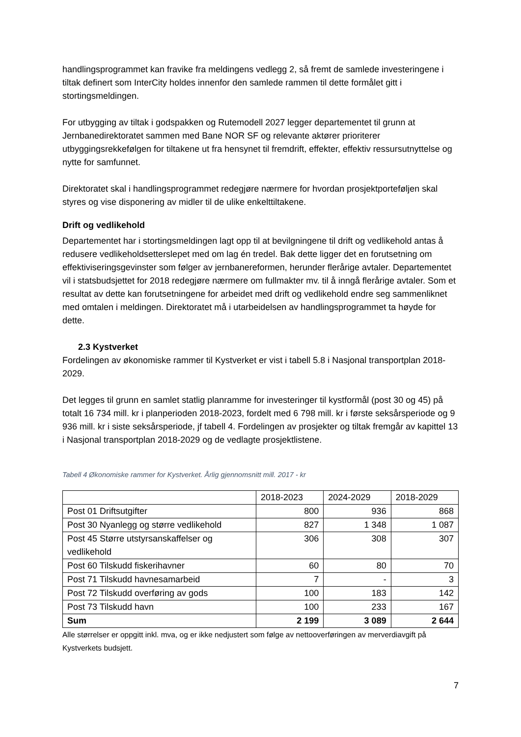handlingsprogrammet kan fravike fra meldingens vedlegg 2, så fremt de samlede investeringene i tiltak definert som InterCity holdes innenfor den samlede rammen til dette formålet gitt i stortingsmeldingen.
For utbygging av tiltak i godspakken og Rutemodell 2027 legger departementet til grunn at Jernbanedirektoratet sammen med Bane NOR SF og relevante aktører prioriterer utbyggingsrekkefølgen for tiltakene ut fra hensynet til fremdrift, effekter, effektiv ressursutnyttelse og nytte for samfunnet.
Direktoratet skal i handlingsprogrammet redegjøre nærmere for hvordan prosjektporteføljen skal styres og vise disponering av midler til de ulike enkelttiltakene.
Drift og vedlikehold
Departementet har i stortingsmeldingen lagt opp til at bevilgningene til drift og vedlikehold antas å redusere vedlikeholdsetterslepet med om lag én tredel. Bak dette ligger det en forutsetning om effektiviseringsgevinster som følger av jernbanereformen, herunder flerårige avtaler. Departementet vil i statsbudsjettet for 2018 redegjøre nærmere om fullmakter mv. til å inngå flerårige avtaler. Som et resultat av dette kan forutsetningene for arbeidet med drift og vedlikehold endre seg sammenliknet med omtalen i meldingen. Direktoratet må i utarbeidelsen av handlingsprogrammet ta høyde for dette.
2.3 Kystverket
Fordelingen av økonomiske rammer til Kystverket er vist i tabell 5.8 i Nasjonal transportplan 2018-2029.
Det legges til grunn en samlet statlig planramme for investeringer til kystformål (post 30 og 45) på totalt 16 734 mill. kr i planperioden 2018-2023, fordelt med 6 798 mill. kr i første seksårsperiode og 9 936 mill. kr i siste seksårsperiode, jf tabell 4. Fordelingen av prosjekter og tiltak fremgår av kapittel 13 i Nasjonal transportplan 2018-2029 og de vedlagte prosjektlistene.
Tabell 4 Økonomiske rammer for Kystverket. Årlig gjennomsnitt mill. 2017 - kr
| | 2018-2023 | 2024-2029 | 2018-2029 |
| Post 01 Driftsutgifter | 800 | 936 | 868 |
| Post 30 Nyanlegg og større vedlikehold | 827 | 1 348 | 1 087 |
| Post 45 Større utstyrsanskaffelser og vedlikehold | 306 | 308 | 307 |
| Post 60 Tilskudd fiskerihavner | 60 | 80 | 70 |
| Post 71 Tilskudd havnesamarbeid | 7 | - | 3 |
| Post 72 Tilskudd overføring av gods | 100 | 183 | 142 |
| Post 73 Tilskudd havn | 100 | 233 | 167 |
| Sum | 2 199 | 3 089 | 2 644 |
Alle størrelser er oppgitt inkl. mva, og er ikke nedjustert som følge av nettooverføringen av merverdiavgift på Kystverkets budsjett.
7